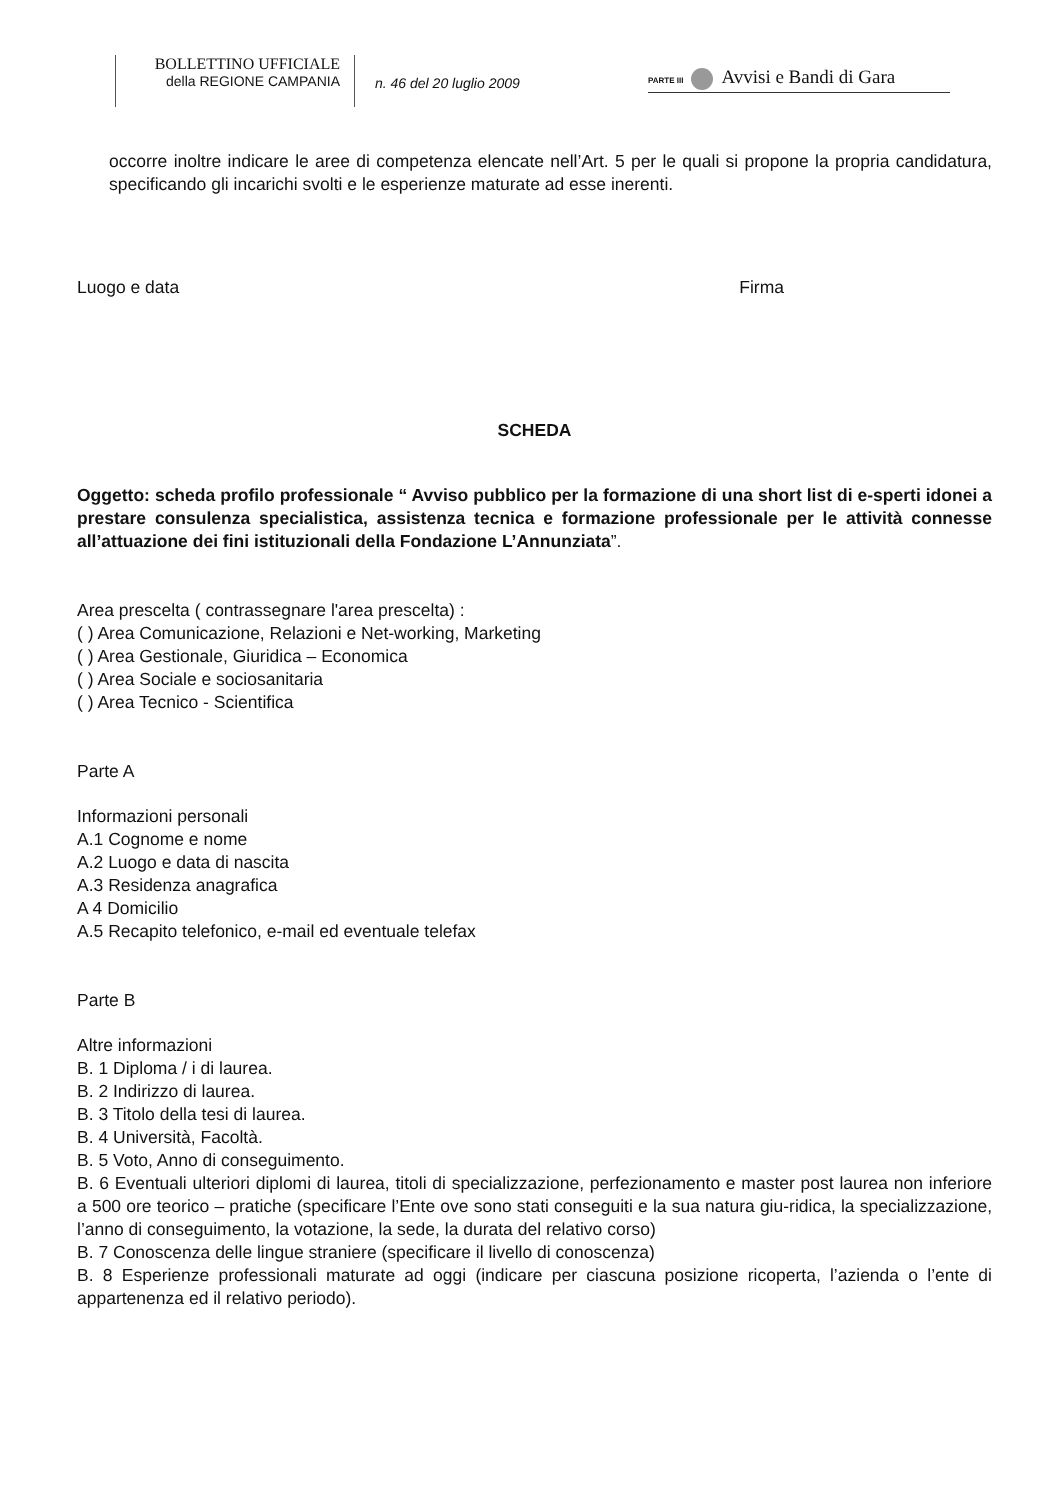BOLLETTINO UFFICIALE
della REGIONE CAMPANIA
n. 46 del 20 luglio 2009
PARTE III Avvisi e Bandi di Gara
occorre inoltre indicare le aree di competenza elencate nell’Art. 5 per le quali si propone la propria candidatura, specificando gli incarichi svolti e le esperienze maturate ad esse inerenti.
Luogo e data Firma
SCHEDA
Oggetto: scheda profilo professionale “ Avviso pubblico per la formazione di una short list di e-sperti idonei a prestare consulenza specialistica, assistenza tecnica e formazione professionale per le attività connesse all’attuazione dei fini istituzionali della Fondazione L’Annunziata”.
Area prescelta ( contrassegnare l'area prescelta) :
( ) Area Comunicazione, Relazioni e Net-working, Marketing
( ) Area Gestionale, Giuridica – Economica
( ) Area Sociale e sociosanitaria
( ) Area Tecnico - Scientifica
Parte A
Informazioni personali
A.1 Cognome e nome
A.2 Luogo e data di nascita
A.3 Residenza anagrafica
A 4 Domicilio
A.5 Recapito telefonico, e-mail ed eventuale telefax
Parte B
Altre informazioni
B. 1 Diploma / i di laurea.
B. 2 Indirizzo di laurea.
B. 3 Titolo della tesi di laurea.
B. 4 Università, Facoltà.
B. 5 Voto, Anno di conseguimento.
B. 6 Eventuali ulteriori diplomi di laurea, titoli di specializzazione, perfezionamento e master post laurea non inferiore a 500 ore teorico – pratiche (specificare l’Ente ove sono stati conseguiti e la sua natura giu-ridica, la specializzazione, l’anno di conseguimento, la votazione, la sede, la durata del relativo corso)
B. 7 Conoscenza delle lingue straniere (specificare il livello di conoscenza)
B. 8 Esperienze professionali maturate ad oggi (indicare per ciascuna posizione ricoperta, l’azienda o l’ente di appartenenza ed il relativo periodo).